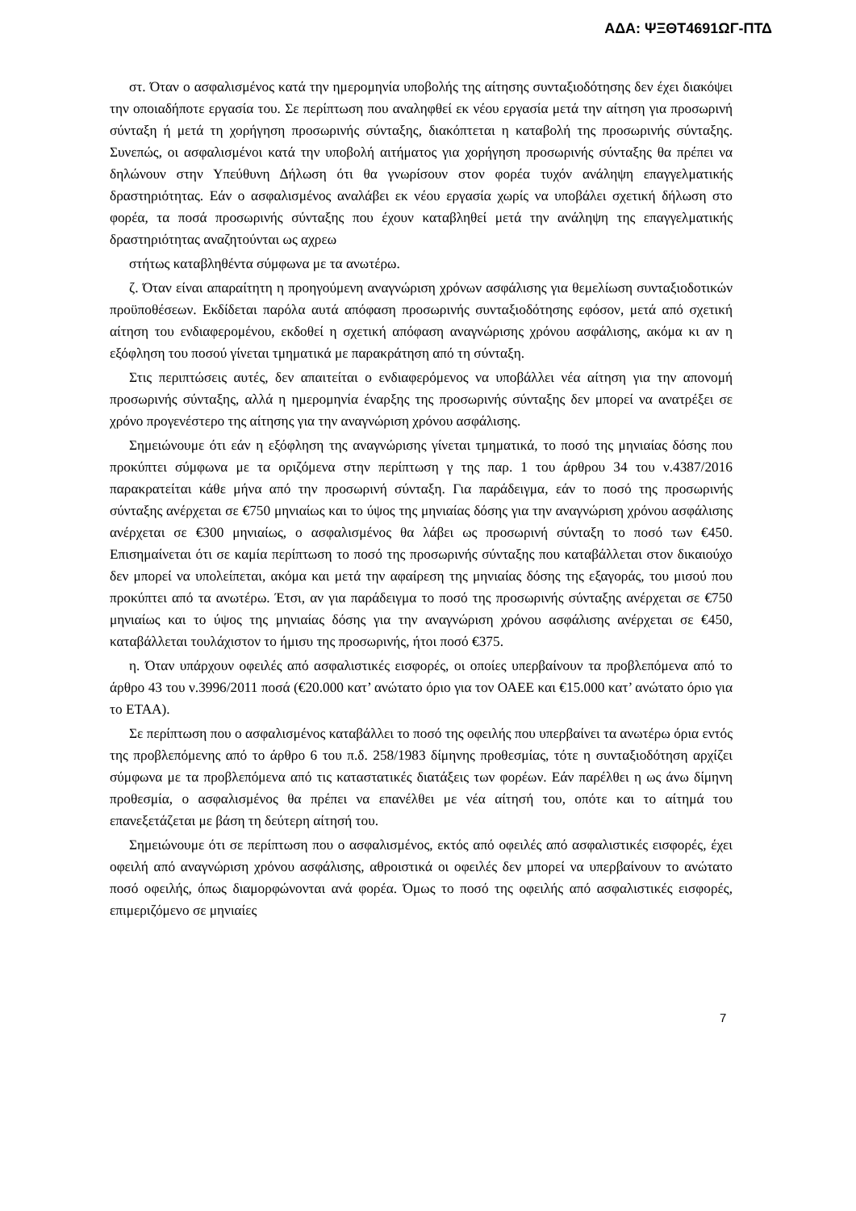ΑΔΑ: ΨΞΘΤ4691ΩΓ-ΠΤΔ
στ. Όταν ο ασφαλισμένος κατά την ημερομηνία υποβολής της αίτησης συνταξιοδότησης δεν έχει διακόψει την οποιαδήποτε εργασία του. Σε περίπτωση που αναληφθεί εκ νέου εργασία μετά την αίτηση για προσωρινή σύνταξη ή μετά τη χορήγηση προσωρινής σύνταξης, διακόπτεται η καταβολή της προσωρινής σύνταξης. Συνεπώς, οι ασφαλισμένοι κατά την υποβολή αιτήματος για χορήγηση προσωρινής σύνταξης θα πρέπει να δηλώνουν στην Υπεύθυνη Δήλωση ότι θα γνωρίσουν στον φορέα τυχόν ανάληψη επαγγελματικής δραστηριότητας. Εάν ο ασφαλισμένος αναλάβει εκ νέου εργασία χωρίς να υποβάλει σχετική δήλωση στο φορέα, τα ποσά προσωρινής σύνταξης που έχουν καταβληθεί μετά την ανάληψη της επαγγελματικής δραστηριότητας αναζητούνται ως αχρεω
στήτως καταβληθέντα σύμφωνα με τα ανωτέρω.
ζ. Όταν είναι απαραίτητη η προηγούμενη αναγνώριση χρόνων ασφάλισης για θεμελίωση συνταξιοδοτικών προϋποθέσεων. Εκδίδεται παρόλα αυτά απόφαση προσωρινής συνταξιοδότησης εφόσον, μετά από σχετική αίτηση του ενδιαφερομένου, εκδοθεί η σχετική απόφαση αναγνώρισης χρόνου ασφάλισης, ακόμα κι αν η εξόφληση του ποσού γίνεται τμηματικά με παρακράτηση από τη σύνταξη.
Στις περιπτώσεις αυτές, δεν απαιτείται ο ενδιαφερόμενος να υποβάλλει νέα αίτηση για την απονομή προσωρινής σύνταξης, αλλά η ημερομηνία έναρξης της προσωρινής σύνταξης δεν μπορεί να ανατρέξει σε χρόνο προγενέστερο της αίτησης για την αναγνώριση χρόνου ασφάλισης.
Σημειώνουμε ότι εάν η εξόφληση της αναγνώρισης γίνεται τμηματικά, το ποσό της μηνιαίας δόσης που προκύπτει σύμφωνα με τα οριζόμενα στην περίπτωση γ της παρ. 1 του άρθρου 34 του ν.4387/2016 παρακρατείται κάθε μήνα από την προσωρινή σύνταξη. Για παράδειγμα, εάν το ποσό της προσωρινής σύνταξης ανέρχεται σε €750 μηνιαίως και το ύψος της μηνιαίας δόσης για την αναγνώριση χρόνου ασφάλισης ανέρχεται σε €300 μηνιαίως, ο ασφαλισμένος θα λάβει ως προσωρινή σύνταξη το ποσό των €450. Επισημαίνεται ότι σε καμία περίπτωση το ποσό της προσωρινής σύνταξης που καταβάλλεται στον δικαιούχο δεν μπορεί να υπολείπεται, ακόμα και μετά την αφαίρεση της μηνιαίας δόσης της εξαγοράς, του μισού που προκύπτει από τα ανωτέρω. Έτσι, αν για παράδειγμα το ποσό της προσωρινής σύνταξης ανέρχεται σε €750 μηνιαίως και το ύψος της μηνιαίας δόσης για την αναγνώριση χρόνου ασφάλισης ανέρχεται σε €450, καταβάλλεται τουλάχιστον το ήμισυ της προσωρινής, ήτοι ποσό €375.
η. Όταν υπάρχουν οφειλές από ασφαλιστικές εισφορές, οι οποίες υπερβαίνουν τα προβλεπόμενα από το άρθρο 43 του ν.3996/2011 ποσά (€20.000 κατ’ ανώτατο όριο για τον ΟΑΕΕ και €15.000 κατ’ ανώτατο όριο για το ΕΤΑΑ).
Σε περίπτωση που ο ασφαλισμένος καταβάλλει το ποσό της οφειλής που υπερβαίνει τα ανωτέρω όρια εντός της προβλεπόμενης από το άρθρο 6 του π.δ. 258/1983 δίμηνης προθεσμίας, τότε η συνταξιοδότηση αρχίζει σύμφωνα με τα προβλεπόμενα από τις καταστατικές διατάξεις των φορέων. Εάν παρέλθει η ως άνω δίμηνη προθεσμία, ο ασφαλισμένος θα πρέπει να επανέλθει με νέα αίτησή του, οπότε και το αίτημά του επανεξετάζεται με βάση τη δεύτερη αίτησή του.
Σημειώνουμε ότι σε περίπτωση που ο ασφαλισμένος, εκτός από οφειλές από ασφαλιστικές εισφορές, έχει οφειλή από αναγνώριση χρόνου ασφάλισης, αθροιστικά οι οφειλές δεν μπορεί να υπερβαίνουν το ανώτατο ποσό οφειλής, όπως διαμορφώνονται ανά φορέα. Όμως το ποσό της οφειλής από ασφαλιστικές εισφορές, επιμεριζόμενο σε μηνιαίες
7